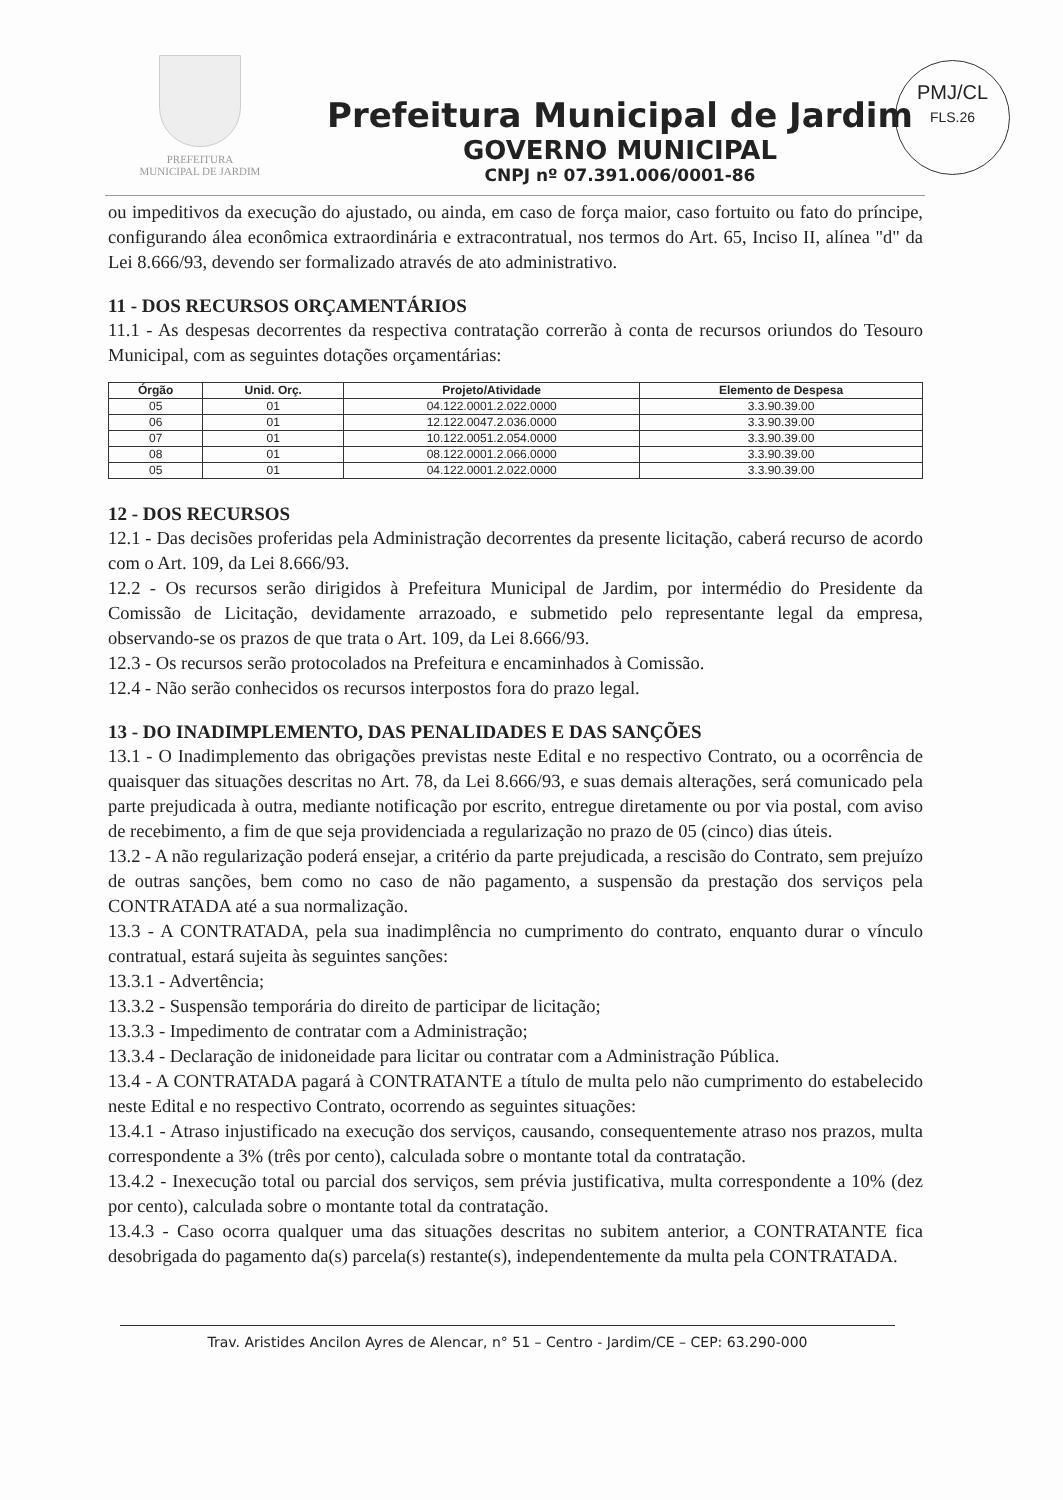PREFEITURA
MUNICIPAL DE JARDIM
Prefeitura Municipal de Jardim
GOVERNO MUNICIPAL
CNPJ nº 07.391.006/0001-86
PMJ/CL
FLS.26
ou impeditivos da execução do ajustado, ou ainda, em caso de força maior, caso fortuito ou fato do príncipe, configurando álea econômica extraordinária e extracontratual, nos termos do Art. 65, Inciso II, alínea "d" da Lei 8.666/93, devendo ser formalizado através de ato administrativo.
11 - DOS RECURSOS ORÇAMENTÁRIOS
11.1 - As despesas decorrentes da respectiva contratação correrão à conta de recursos oriundos do Tesouro Municipal, com as seguintes dotações orçamentárias:
| Órgão | Unid. Orç. | Projeto/Atividade | Elemento de Despesa |
| --- | --- | --- | --- |
| 05 | 01 | 04.122.0001.2.022.0000 | 3.3.90.39.00 |
| 06 | 01 | 12.122.0047.2.036.0000 | 3.3.90.39.00 |
| 07 | 01 | 10.122.0051.2.054.0000 | 3.3.90.39.00 |
| 08 | 01 | 08.122.0001.2.066.0000 | 3.3.90.39.00 |
| 05 | 01 | 04.122.0001.2.022.0000 | 3.3.90.39.00 |
12 - DOS RECURSOS
12.1 - Das decisões proferidas pela Administração decorrentes da presente licitação, caberá recurso de acordo com o Art. 109, da Lei 8.666/93.
12.2 - Os recursos serão dirigidos à Prefeitura Municipal de Jardim, por intermédio do Presidente da Comissão de Licitação, devidamente arrazoado, e submetido pelo representante legal da empresa, observando-se os prazos de que trata o Art. 109, da Lei 8.666/93.
12.3 - Os recursos serão protocolados na Prefeitura e encaminhados à Comissão.
12.4 - Não serão conhecidos os recursos interpostos fora do prazo legal.
13 - DO INADIMPLEMENTO, DAS PENALIDADES E DAS SANÇÕES
13.1 - O Inadimplemento das obrigações previstas neste Edital e no respectivo Contrato, ou a ocorrência de quaisquer das situações descritas no Art. 78, da Lei 8.666/93, e suas demais alterações, será comunicado pela parte prejudicada à outra, mediante notificação por escrito, entregue diretamente ou por via postal, com aviso de recebimento, a fim de que seja providenciada a regularização no prazo de 05 (cinco) dias úteis.
13.2 - A não regularização poderá ensejar, a critério da parte prejudicada, a rescisão do Contrato, sem prejuízo de outras sanções, bem como no caso de não pagamento, a suspensão da prestação dos serviços pela CONTRATADA até a sua normalização.
13.3 - A CONTRATADA, pela sua inadimplência no cumprimento do contrato, enquanto durar o vínculo contratual, estará sujeita às seguintes sanções:
13.3.1 - Advertência;
13.3.2 - Suspensão temporária do direito de participar de licitação;
13.3.3 - Impedimento de contratar com a Administração;
13.3.4 - Declaração de inidoneidade para licitar ou contratar com a Administração Pública.
13.4 - A CONTRATADA pagará à CONTRATANTE a título de multa pelo não cumprimento do estabelecido neste Edital e no respectivo Contrato, ocorrendo as seguintes situações:
13.4.1 - Atraso injustificado na execução dos serviços, causando, consequentemente atraso nos prazos, multa correspondente a 3% (três por cento), calculada sobre o montante total da contratação.
13.4.2 - Inexecução total ou parcial dos serviços, sem prévia justificativa, multa correspondente a 10% (dez por cento), calculada sobre o montante total da contratação.
13.4.3 - Caso ocorra qualquer uma das situações descritas no subitem anterior, a CONTRATANTE fica desobrigada do pagamento da(s) parcela(s) restante(s), independentemente da multa pela CONTRATADA.
Trav. Aristides Ancilon Ayres de Alencar, n° 51 – Centro - Jardim/CE – CEP: 63.290-000